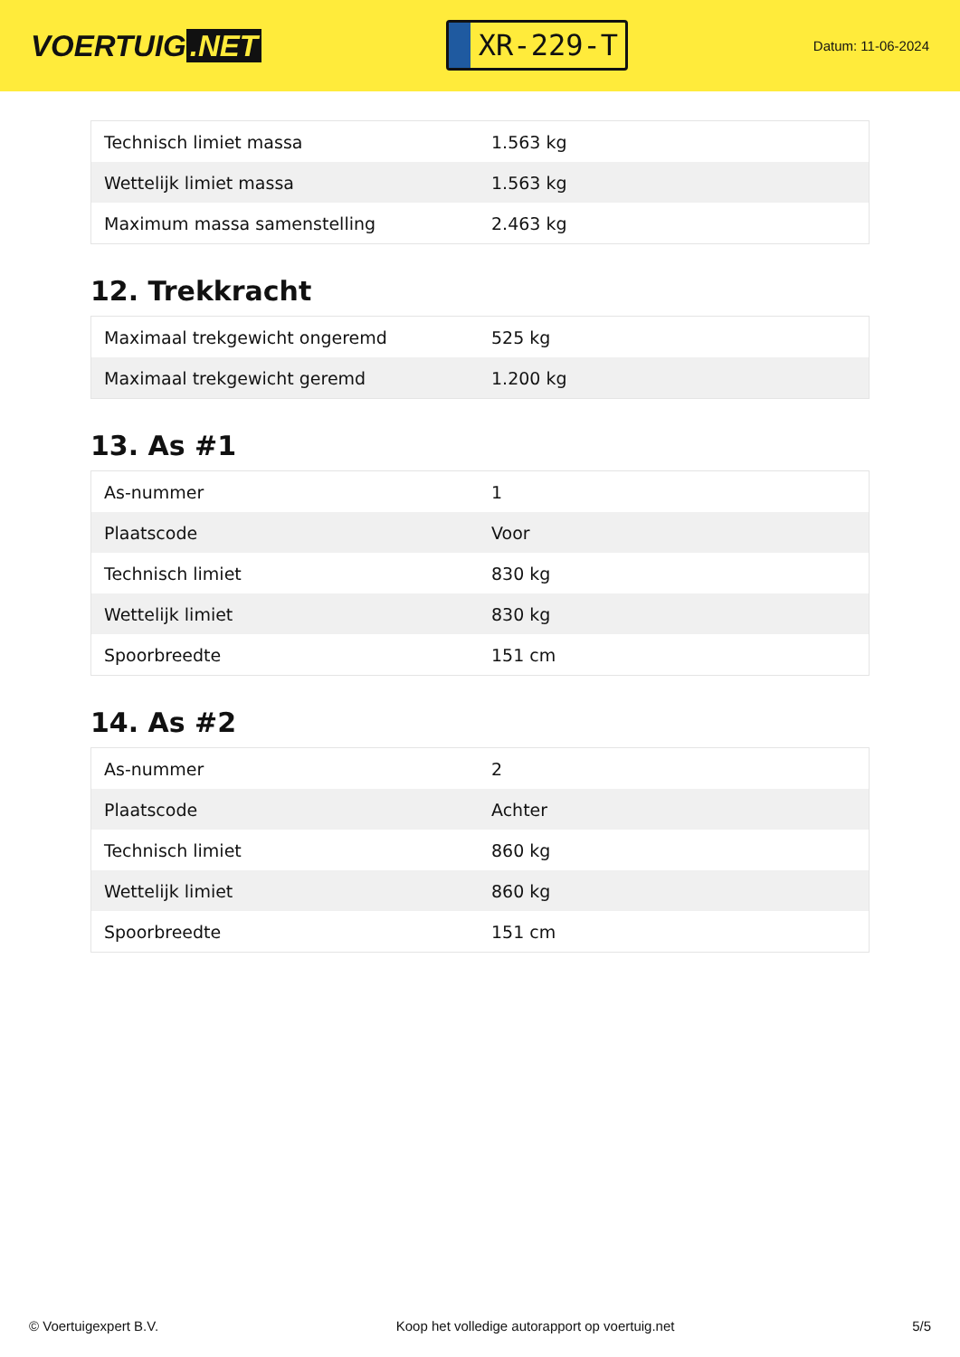VOERTUIG.NET
XR-229-T
Datum: 11-06-2024
| Technisch limiet massa | 1.563 kg |
| Wettelijk limiet massa | 1.563 kg |
| Maximum massa samenstelling | 2.463 kg |
12. Trekkracht
| Maximaal trekgewicht ongeremd | 525 kg |
| Maximaal trekgewicht geremd | 1.200 kg |
13. As #1
| As-nummer | 1 |
| Plaatscode | Voor |
| Technisch limiet | 830 kg |
| Wettelijk limiet | 830 kg |
| Spoorbreedte | 151 cm |
14. As #2
| As-nummer | 2 |
| Plaatscode | Achter |
| Technisch limiet | 860 kg |
| Wettelijk limiet | 860 kg |
| Spoorbreedte | 151 cm |
© Voertuigexpert B.V. Koop het volledige autorapport op voertuig.net 5/5